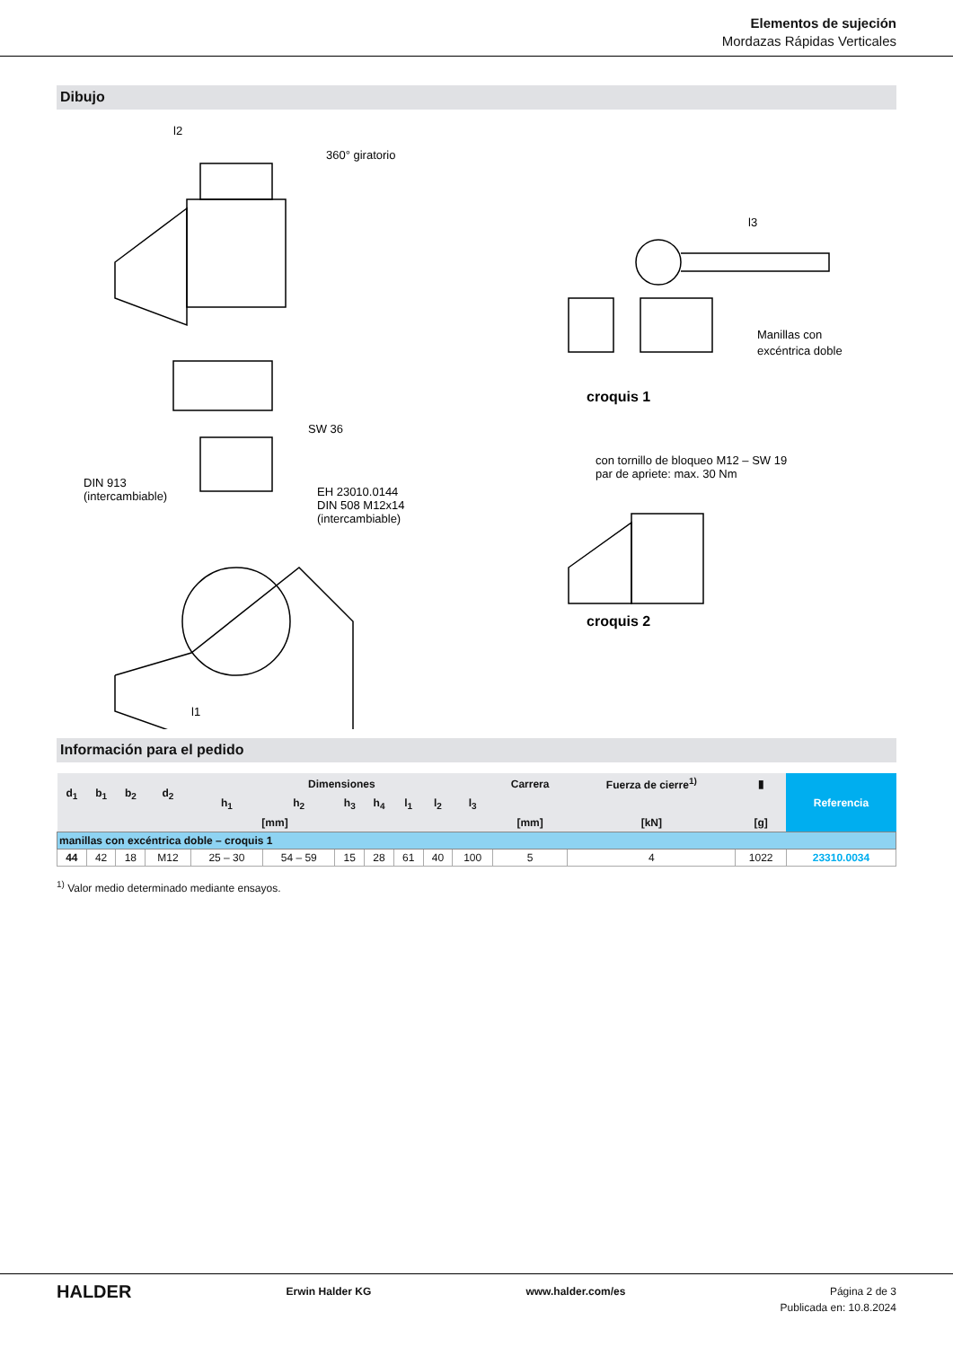Elementos de sujeción
Mordazas Rápidas Verticales
Dibujo
l2
360° giratorio
SW 36
DIN 913
(intercambiable)
EH 23010.0144
DIN 508 M12x14
(intercambiable)
l1
l3
Manillas con
excéntrica doble
croquis 1
con tornillo de bloqueo M12 – SW 19
par de apriete: max. 30 Nm
croquis 2
Información para el pedido
| d<sub>1</sub> | b<sub>1</sub> | b<sub>2</sub> | d<sub>2</sub> | Dimensiones | | | | | | | Carrera | Fuerza de cierre<sup>1)</sup> | ▮ | Referencia |
| --- | --- | --- | --- | --- | --- | --- | --- | --- | --- | --- | --- | --- | --- | --- |
| | | | | h<sub>1</sub> | h<sub>2</sub> | h<sub>3</sub> | h<sub>4</sub> | l<sub>1</sub> | l<sub>2</sub> | l<sub>3</sub> | | | | |
| [mm] | | | | | | | | | | | [mm] | [kN] | [g] | |
| manillas con excéntrica doble – croquis 1 | | | | | | | | | | | | | | |
| 44 | 42 | 18 | M12 | 25 – 30 | 54 – 59 | 15 | 28 | 61 | 40 | 100 | 5 | 4 | 1022 | 23310.0034 |
<sup>1)</sup> Valor medio determinado mediante ensayos.
HALDER Erwin Halder KG www.halder.com/es Página 2 de 3
Publicada en: 10.8.2024